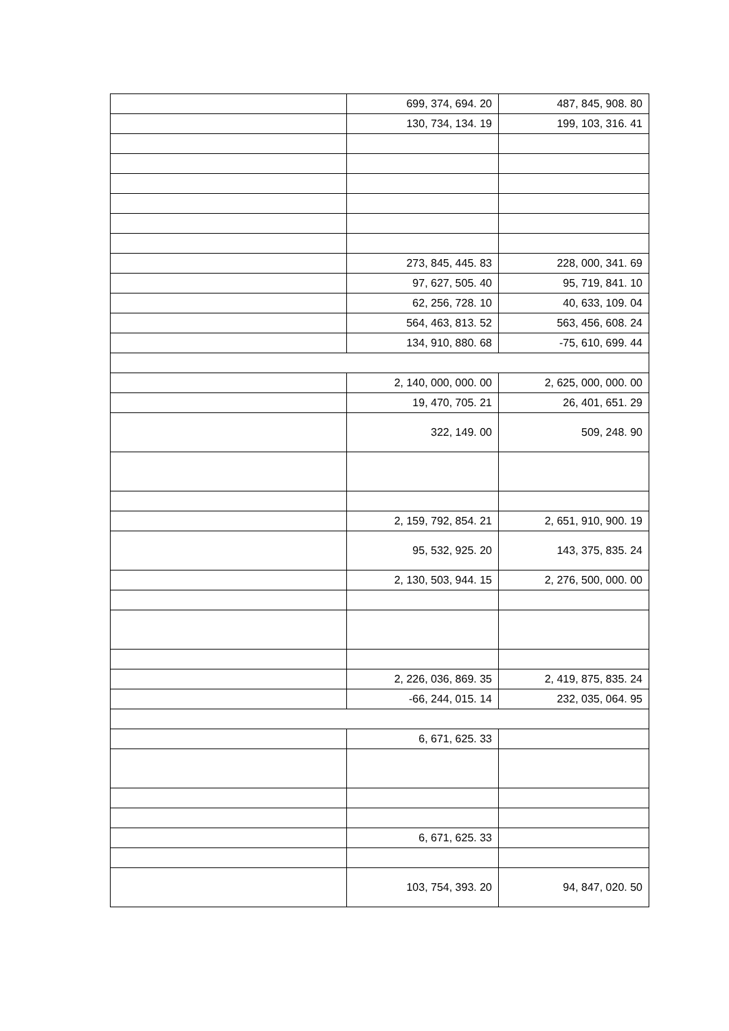| | 699, 374, 694. 20 | 487, 845, 908. 80 |
| | 130, 734, 134. 19 | 199, 103, 316. 41 |
| | 273, 845, 445. 83 | 228, 000, 341. 69 |
| | 97, 627, 505. 40 | 95, 719, 841. 10 |
| | 62, 256, 728. 10 | 40, 633, 109. 04 |
| | 564, 463, 813. 52 | 563, 456, 608. 24 |
| | 134, 910, 880. 68 | -75, 610, 699. 44 |
| | 2, 140, 000, 000. 00 | 2, 625, 000, 000. 00 |
| | 19, 470, 705. 21 | 26, 401, 651. 29 |
| | 322, 149. 00 | 509, 248. 90 |
| | 2, 159, 792, 854. 21 | 2, 651, 910, 900. 19 |
| | 95, 532, 925. 20 | 143, 375, 835. 24 |
| | 2, 130, 503, 944. 15 | 2, 276, 500, 000. 00 |
| | 2, 226, 036, 869. 35 | 2, 419, 875, 835. 24 |
| | -66, 244, 015. 14 | 232, 035, 064. 95 |
| | 6, 671, 625. 33 | |
| | 6, 671, 625. 33 | |
| | 103, 754, 393. 20 | 94, 847, 020. 50 |